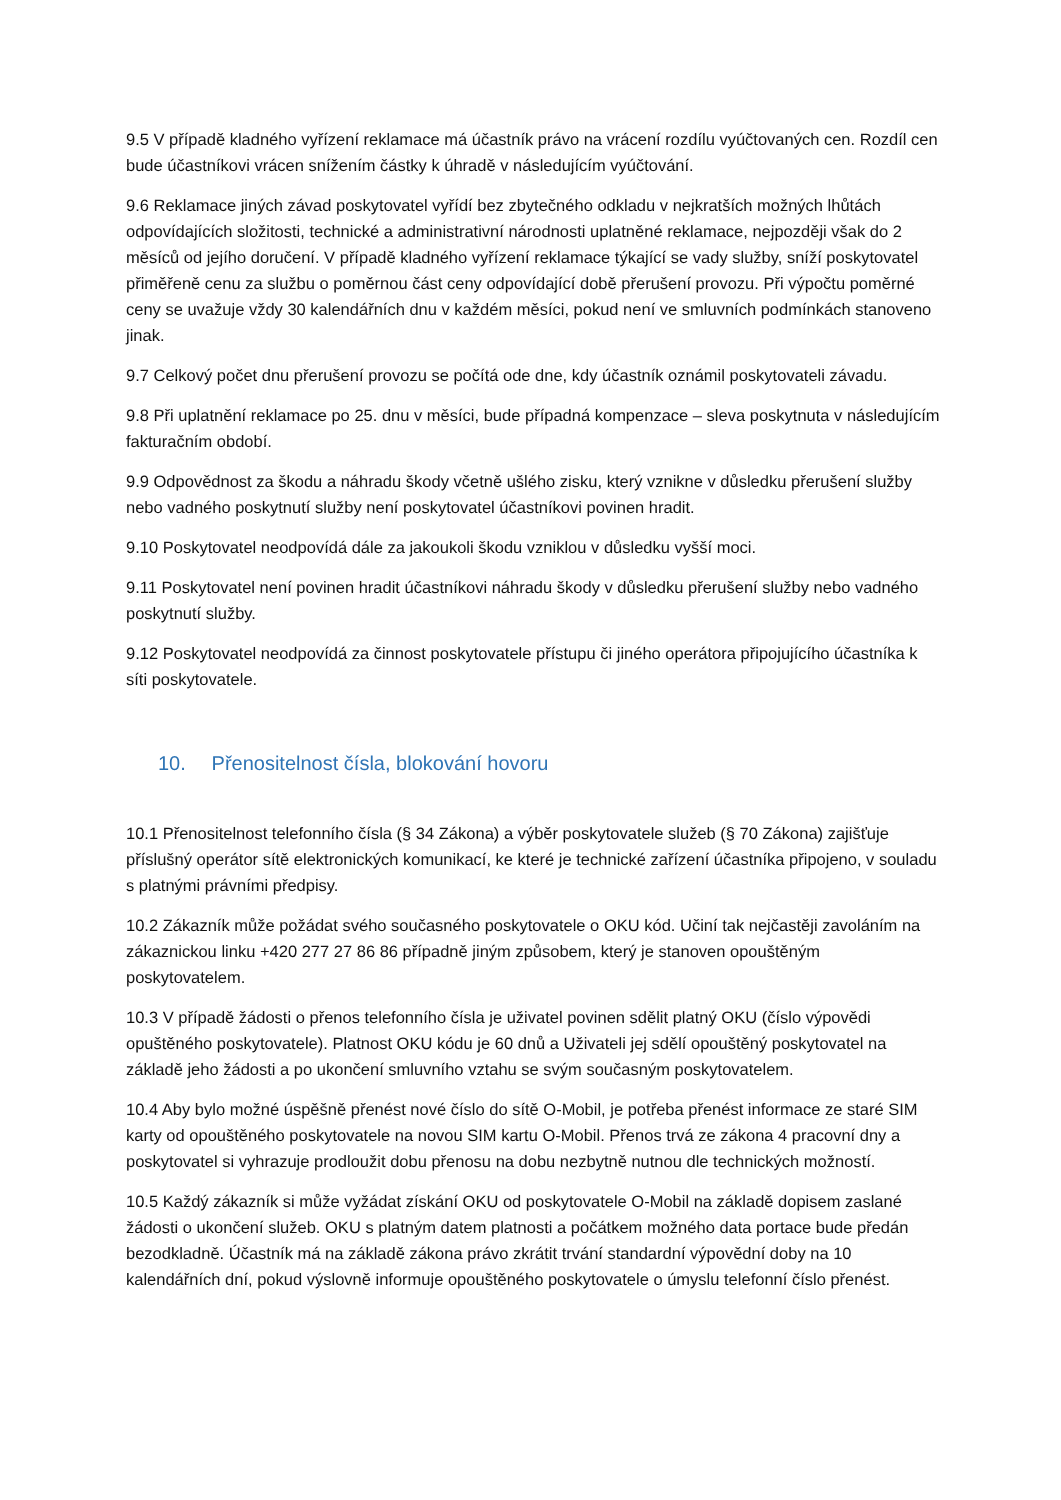9.5 V případě kladného vyřízení reklamace má účastník právo na vrácení rozdílu vyúčtovaných cen. Rozdíl cen bude účastníkovi vrácen snížením částky k úhradě v následujícím vyúčtování.
9.6 Reklamace jiných závad poskytovatel vyřídí bez zbytečného odkladu v nejkratších možných lhůtách odpovídajících složitosti, technické a administrativní národnosti uplatněné reklamace, nejpozději však do 2 měsíců od jejího doručení. V případě kladného vyřízení reklamace týkající se vady služby, sníží poskytovatel přiměřeně cenu za službu o poměrnou část ceny odpovídající době přerušení provozu. Při výpočtu poměrné ceny se uvažuje vždy 30 kalendářních dnu v každém měsíci, pokud není ve smluvních podmínkách stanoveno jinak.
9.7 Celkový počet dnu přerušení provozu se počítá ode dne, kdy účastník oznámil poskytovateli závadu.
9.8 Při uplatnění reklamace po 25. dnu v měsíci, bude případná kompenzace – sleva poskytnuta v následujícím fakturačním období.
9.9 Odpovědnost za škodu a náhradu škody včetně ušlého zisku, který vznikne v důsledku přerušení služby nebo vadného poskytnutí služby není poskytovatel účastníkovi povinen hradit.
9.10 Poskytovatel neodpovídá dále za jakoukoli škodu vzniklou v důsledku vyšší moci.
9.11 Poskytovatel není povinen hradit účastníkovi náhradu škody v důsledku přerušení služby nebo vadného poskytnutí služby.
9.12 Poskytovatel neodpovídá za činnost poskytovatele přístupu či jiného operátora připojujícího účastníka k síti poskytovatele.
10. Přenositelnost čísla, blokování hovoru
10.1 Přenositelnost telefonního čísla (§ 34 Zákona) a výběr poskytovatele služeb (§ 70 Zákona) zajišťuje příslušný operátor sítě elektronických komunikací, ke které je technické zařízení účastníka připojeno, v souladu s platnými právními předpisy.
10.2 Zákazník může požádat svého současného poskytovatele o OKU kód. Učiní tak nejčastěji zavoláním na zákaznickou linku +420 277 27 86 86 případně jiným způsobem, který je stanoven opouštěným poskytovatelem.
10.3 V případě žádosti o přenos telefonního čísla je uživatel povinen sdělit platný OKU (číslo výpovědi opuštěného poskytovatele). Platnost OKU kódu je 60 dnů a Uživateli jej sdělí opouštěný poskytovatel na základě jeho žádosti a po ukončení smluvního vztahu se svým současným poskytovatelem.
10.4 Aby bylo možné úspěšně přenést nové číslo do sítě O-Mobil, je potřeba přenést informace ze staré SIM karty od opouštěného poskytovatele na novou SIM kartu O-Mobil. Přenos trvá ze zákona 4 pracovní dny a poskytovatel si vyhrazuje prodloužit dobu přenosu na dobu nezbytně nutnou dle technických možností.
10.5 Každý zákazník si může vyžádat získání OKU od poskytovatele O-Mobil na základě dopisem zaslané žádosti o ukončení služeb. OKU s platným datem platnosti a počátkem možného data portace bude předán bezodkladně. Účastník má na základě zákona právo zkrátit trvání standardní výpovědní doby na 10 kalendářních dní, pokud výslovně informuje opouštěného poskytovatele o úmyslu telefonní číslo přenést.